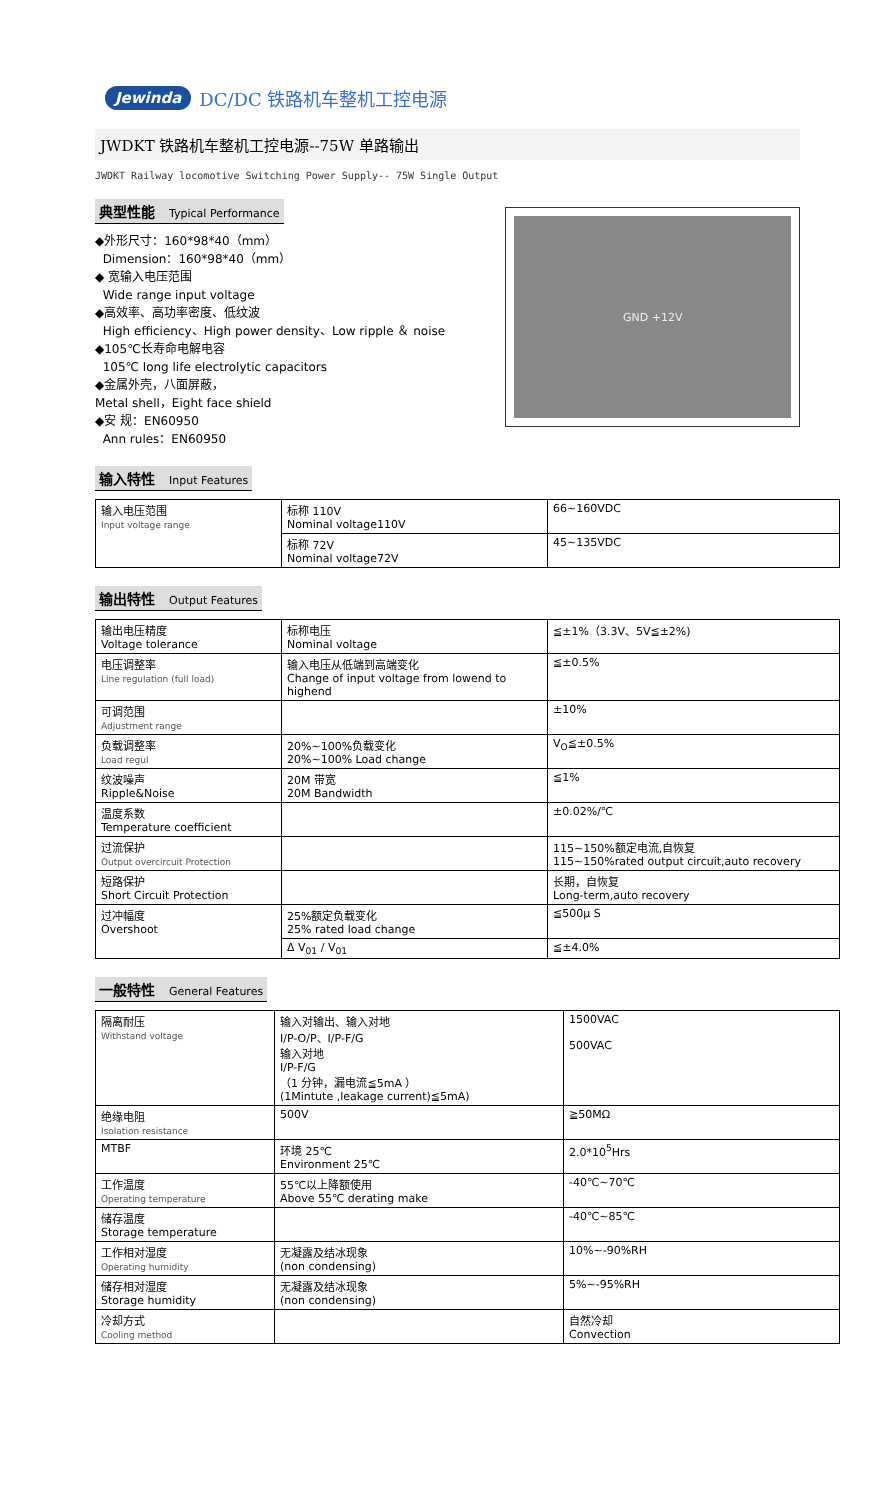Jewinda DC/DC 铁路机车整机工控电源
JWDKT 铁路机车整机工控电源--75W 单路输出
JWDKT Railway locomotive Switching Power Supply-- 75W Single Output
典型性能 Typical Performance
◆外形尺寸：160*98*40（mm）
Dimension：160*98*40（mm）
◆ 宽输入电压范围
Wide range input voltage
◆高效率、高功率密度、低纹波
High efficiency、High power density、Low ripple ＆ noise
◆105℃长寿命电解电容
105℃ long life electrolytic capacitors
◆金属外壳，八面屏蔽，
Metal shell，Eight face shield
◆安 规：EN60950
Ann rules：EN60950
GND +12V
输入特性 Input Features
| 输入电压范围 Input voltage range | 标称 110V Nominal voltage110V | 66~160VDC |
| | 标称 72V Nominal voltage72V | 45~135VDC |
输出特性 Output Features
| 输出电压精度 Voltage tolerance | 标称电压 Nominal voltage | ≦±1%（3.3V、5V≦±2%) |
| 电压调整率 Line regulation (full load) | 输入电压从低端到高端变化 Change of input voltage from lowend to highend | ≦±0.5% |
| 可调范围 Adjustment range | | ±10% |
| 负载调整率 Load regul | 20%~100%负载变化 20%~100% Load change | V<sub>O</sub>≦±0.5% |
| 纹波噪声 Ripple&Noise | 20M 带宽 20M Bandwidth | ≦1% |
| 温度系数 Temperature coefficient | | ±0.02%/℃ |
| 过流保护 Output overcircuit Protection | | 115~150%额定电流,自恢复 115~150%rated output circuit,auto recovery |
| 短路保护 Short Circuit Protection | | 长期，自恢复 Long-term,auto recovery |
| 过冲幅度 Overshoot | 25%额定负载变化 25% rated load change | ≦500μ S |
| | Δ V<sub>01</sub> / V<sub>01</sub> | ≦±4.0% |
一般特性 General Features
| 隔离耐压 Withstand voltage | 输入对输出、输入对地 I/P-O/P、I/P-F/G 输入对地 I/P-F/G （1 分钟，漏电流≦5mA ） (1Mintute ,leakage current)≦5mA) | 1500VAC 500VAC |
| 绝缘电阻 Isolation resistance | 500V | ≧50MΩ |
| MTBF | 环境 25℃ Environment 25℃ | 2.0*10<sup>5</sup>Hrs |
| 工作温度 Operating temperature | 55℃以上降额使用 Above 55℃ derating make | -40℃~70℃ |
| 储存温度 Storage temperature | | -40℃~85℃ |
| 工作相对湿度 Operating humidity | 无凝露及结冰现象 (non condensing) | 10%~-90%RH |
| 储存相对湿度 Storage humidity | 无凝露及结冰现象 (non condensing) | 5%~-95%RH |
| 冷却方式 Cooling method | | 自然冷却 Convection |